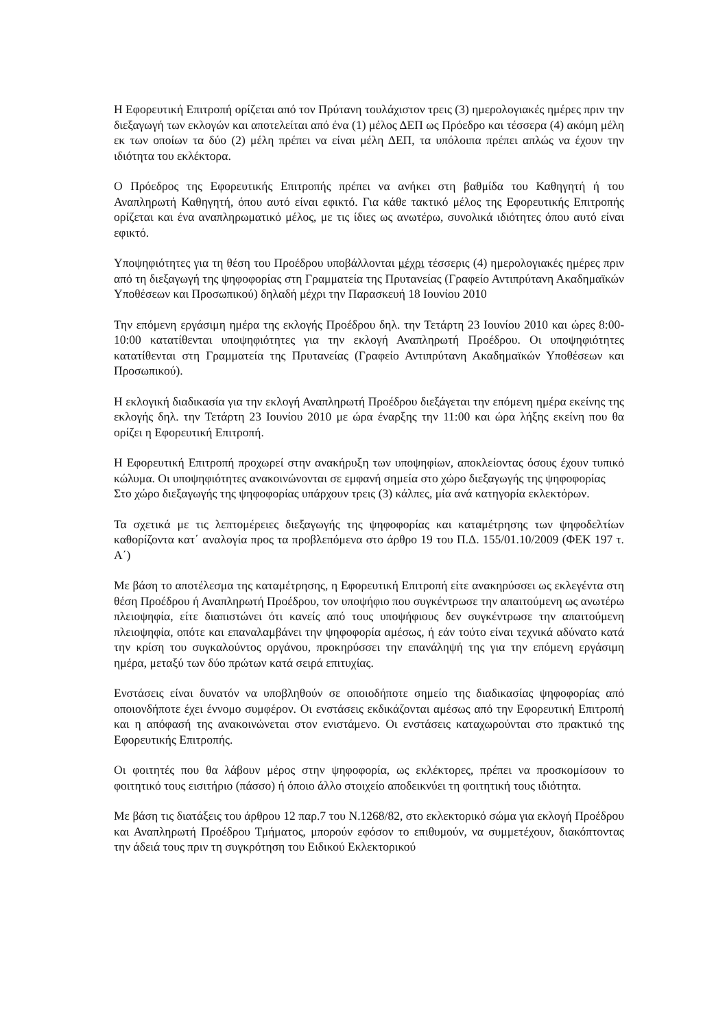Η Εφορευτική Επιτροπή ορίζεται από τον Πρύτανη τουλάχιστον τρεις (3) ημερολογιακές ημέρες πριν την διεξαγωγή των εκλογών και αποτελείται από ένα (1) μέλος ΔΕΠ ως Πρόεδρο και τέσσερα (4) ακόμη μέλη εκ των οποίων τα δύο (2) μέλη πρέπει να είναι μέλη ΔΕΠ, τα υπόλοιπα πρέπει απλώς να έχουν την ιδιότητα του εκλέκτορα.
Ο Πρόεδρος της Εφορευτικής Επιτροπής πρέπει να ανήκει στη βαθμίδα του Καθηγητή ή του Αναπληρωτή Καθηγητή, όπου αυτό είναι εφικτό. Για κάθε τακτικό μέλος της Εφορευτικής Επιτροπής ορίζεται και ένα αναπληρωματικό μέλος, με τις ίδιες ως ανωτέρω, συνολικά ιδιότητες όπου αυτό είναι εφικτό.
Υποψηφιότητες για τη θέση του Προέδρου υποβάλλονται μέχρι τέσσερις (4) ημερολογιακές ημέρες πριν από τη διεξαγωγή της ψηφοφορίας στη Γραμματεία της Πρυτανείας (Γραφείο Αντιπρύτανη Ακαδημαϊκών Υποθέσεων και Προσωπικού) δηλαδή μέχρι την Παρασκευή 18 Ιουνίου 2010
Την επόμενη εργάσιμη ημέρα της εκλογής Προέδρου δηλ. την Τετάρτη 23 Ιουνίου 2010 και ώρες 8:00-10:00 κατατίθενται υποψηφιότητες για την εκλογή Αναπληρωτή Προέδρου. Οι υποψηφιότητες κατατίθενται στη Γραμματεία της Πρυτανείας (Γραφείο Αντιπρύτανη Ακαδημαϊκών Υποθέσεων και Προσωπικού).
Η εκλογική διαδικασία για την εκλογή Αναπληρωτή Προέδρου διεξάγεται την επόμενη ημέρα εκείνης της εκλογής δηλ. την Τετάρτη 23 Ιουνίου 2010 με ώρα έναρξης την 11:00 και ώρα λήξης εκείνη που θα ορίζει η Εφορευτική Επιτροπή.
Η Εφορευτική Επιτροπή προχωρεί στην ανακήρυξη των υποψηφίων, αποκλείοντας όσους έχουν τυπικό κώλυμα. Οι υποψηφιότητες ανακοινώνονται σε εμφανή σημεία στο χώρο διεξαγωγής της ψηφοφορίας
Στο χώρο διεξαγωγής της ψηφοφορίας υπάρχουν τρεις (3) κάλπες, μία ανά κατηγορία εκλεκτόρων.
Τα σχετικά με τις λεπτομέρειες διεξαγωγής της ψηφοφορίας και καταμέτρησης των ψηφοδελτίων καθορίζοντα κατ΄ αναλογία προς τα προβλεπόμενα στο άρθρο 19 του Π.Δ. 155/01.10/2009 (ΦΕΚ 197 τ. Α΄)
Με βάση το αποτέλεσμα της καταμέτρησης, η Εφορευτική Επιτροπή είτε ανακηρύσσει ως εκλεγέντα στη θέση Προέδρου ή Αναπληρωτή Προέδρου, τον υποψήφιο που συγκέντρωσε την απαιτούμενη ως ανωτέρω πλειοψηφία, είτε διαπιστώνει ότι κανείς από τους υποψήφιους δεν συγκέντρωσε την απαιτούμενη πλειοψηφία, οπότε και επαναλαμβάνει την ψηφοφορία αμέσως, ή εάν τούτο είναι τεχνικά αδύνατο κατά την κρίση του συγκαλούντος οργάνου, προκηρύσσει την επανάληψή της για την επόμενη εργάσιμη ημέρα, μεταξύ των δύο πρώτων κατά σειρά επιτυχίας.
Ενστάσεις είναι δυνατόν να υποβληθούν σε οποιοδήποτε σημείο της διαδικασίας ψηφοφορίας από οποιονδήποτε έχει έννομο συμφέρον. Οι ενστάσεις εκδικάζονται αμέσως από την Εφορευτική Επιτροπή και η απόφασή της ανακοινώνεται στον ενιστάμενο. Οι ενστάσεις καταχωρούνται στο πρακτικό της Εφορευτικής Επιτροπής.
Οι φοιτητές που θα λάβουν μέρος στην ψηφοφορία, ως εκλέκτορες, πρέπει να προσκομίσουν το φοιτητικό τους εισιτήριο (πάσσο) ή όποιο άλλο στοιχείο αποδεικνύει τη φοιτητική τους ιδιότητα.
Με βάση τις διατάξεις του άρθρου 12 παρ.7 του Ν.1268/82, στο εκλεκτορικό σώμα για εκλογή Προέδρου και Αναπληρωτή Προέδρου Τμήματος, μπορούν εφόσον το επιθυμούν, να συμμετέχουν, διακόπτοντας την άδειά τους πριν τη συγκρότηση του Ειδικού Εκλεκτορικού